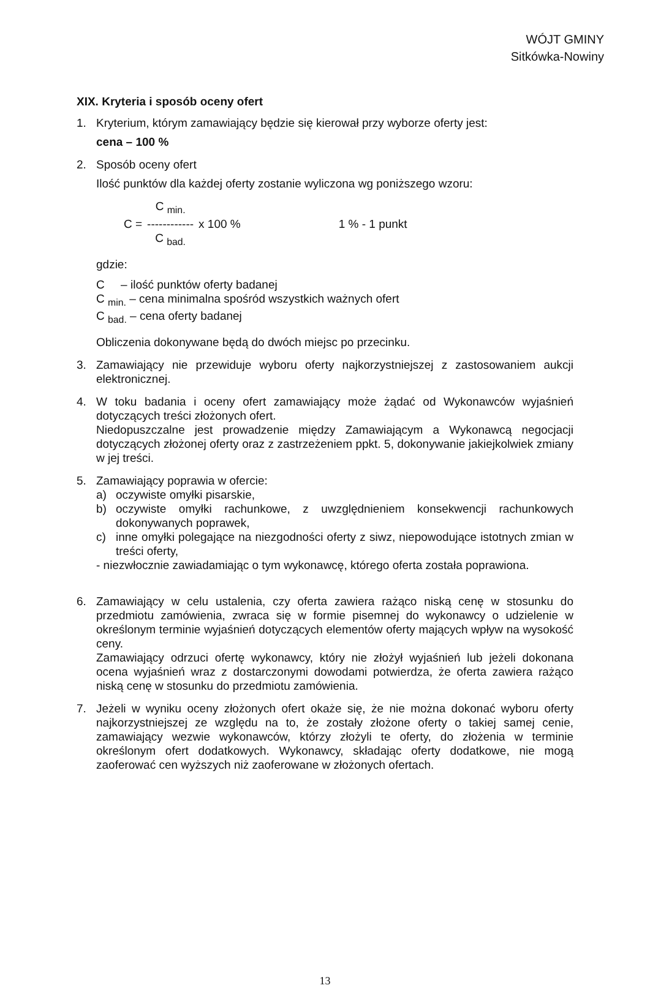WÓJT GMINY
Sitkówka-Nowiny
XIX. Kryteria i sposób oceny ofert
1. Kryterium, którym zamawiający będzie się kierował przy wyborze oferty jest:
cena – 100 %
2. Sposób oceny ofert
Ilość punktów dla każdej oferty zostanie wyliczona wg poniższego wzoru:
C = C <sub>min.</sub>
------------
C <sub>bad.</sub> x 100 % 1 % - 1 punkt
gdzie:
C – ilość punktów oferty badanej
C <sub>min.</sub> – cena minimalna spośród wszystkich ważnych ofert
C <sub>bad.</sub> – cena oferty badanej
Obliczenia dokonywane będą do dwóch miejsc po przecinku.
3. Zamawiający nie przewiduje wyboru oferty najkorzystniejszej z zastosowaniem aukcji elektronicznej.
4. W toku badania i oceny ofert zamawiający może żądać od Wykonawców wyjaśnień dotyczących treści złożonych ofert.
Niedopuszczalne jest prowadzenie między Zamawiającym a Wykonawcą negocjacji dotyczących złożonej oferty oraz z zastrzeżeniem ppkt. 5, dokonywanie jakiejkolwiek zmiany w jej treści.
5. Zamawiający poprawia w ofercie:
a) oczywiste omyłki pisarskie,
b) oczywiste omyłki rachunkowe, z uwzględnieniem konsekwencji rachunkowych dokonywanych poprawek,
c) inne omyłki polegające na niezgodności oferty z siwz, niepowodujące istotnych zmian w treści oferty,
- niezwłocznie zawiadamiając o tym wykonawcę, którego oferta została poprawiona.
6. Zamawiający w celu ustalenia, czy oferta zawiera rażąco niską cenę w stosunku do przedmiotu zamówienia, zwraca się w formie pisemnej do wykonawcy o udzielenie w określonym terminie wyjaśnień dotyczących elementów oferty mających wpływ na wysokość ceny.
Zamawiający odrzuci ofertę wykonawcy, który nie złożył wyjaśnień lub jeżeli dokonana ocena wyjaśnień wraz z dostarczonymi dowodami potwierdza, że oferta zawiera rażąco niską cenę w stosunku do przedmiotu zamówienia.
7. Jeżeli w wyniku oceny złożonych ofert okaże się, że nie można dokonać wyboru oferty najkorzystniejszej ze względu na to, że zostały złożone oferty o takiej samej cenie, zamawiający wezwie wykonawców, którzy złożyli te oferty, do złożenia w terminie określonym ofert dodatkowych. Wykonawcy, składając oferty dodatkowe, nie mogą zaoferować cen wyższych niż zaoferowane w złożonych ofertach.
13